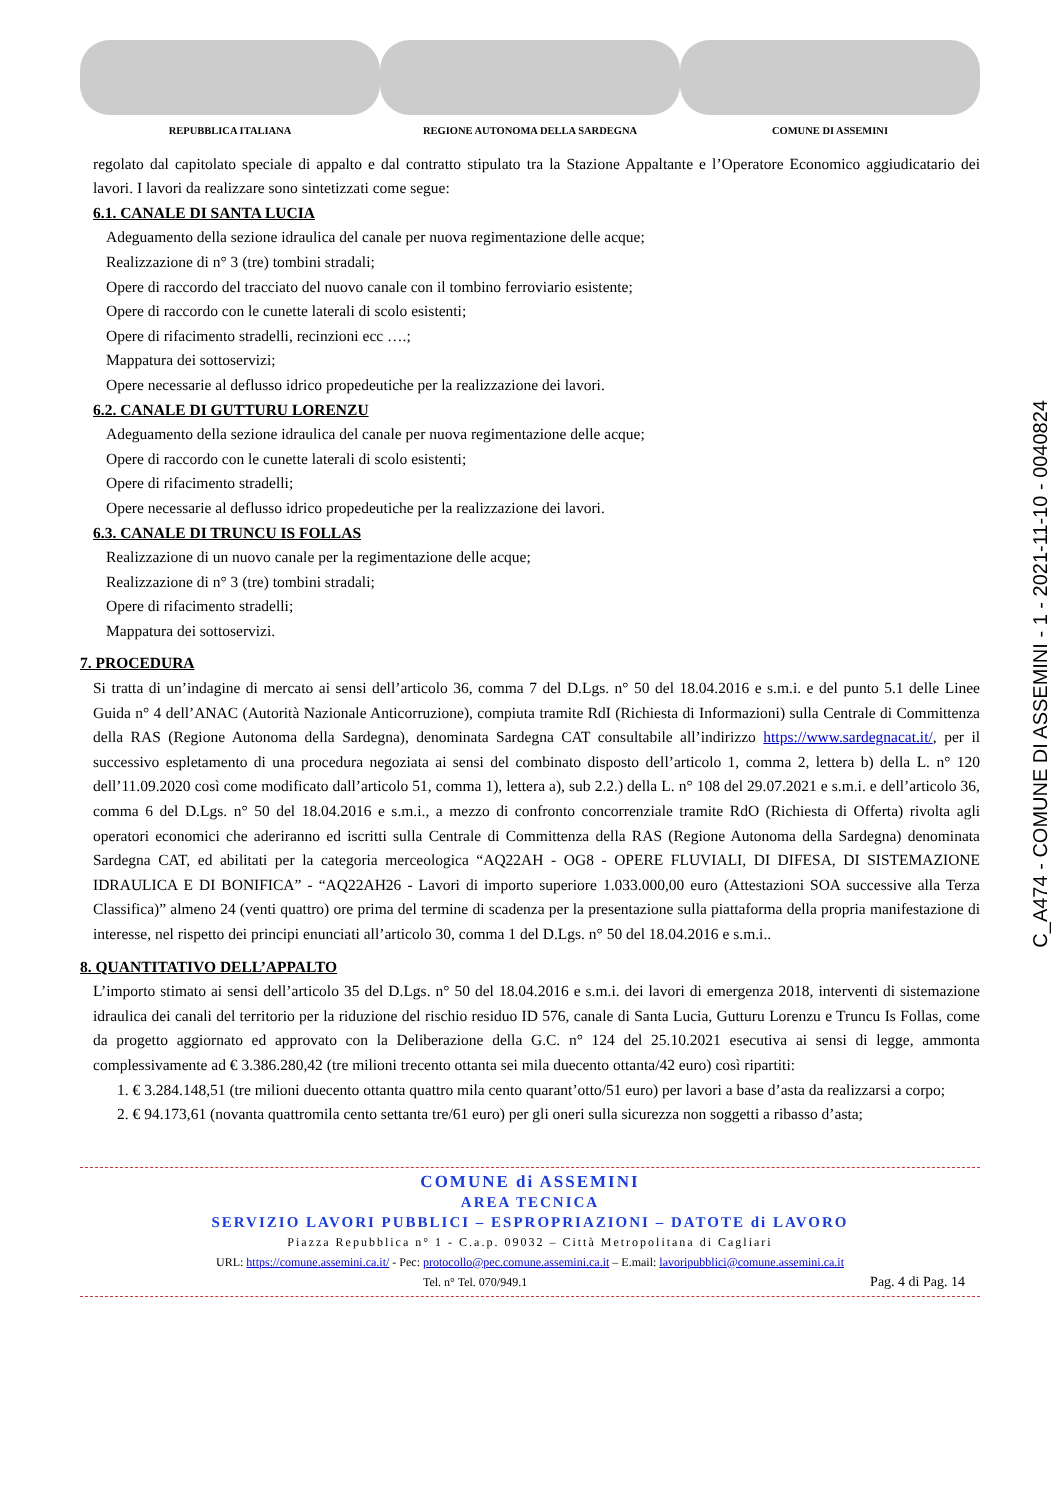REPUBBLICA ITALIANA REGIONE AUTONOMA DELLA SARDEGNA COMUNE DI ASSEMINI
regolato dal capitolato speciale di appalto e dal contratto stipulato tra la Stazione Appaltante e l’Operatore Economico aggiudicatario dei lavori. I lavori da realizzare sono sintetizzati come segue:
6.1. CANALE DI SANTA LUCIA
Adeguamento della sezione idraulica del canale per nuova regimentazione delle acque;
Realizzazione di n° 3 (tre) tombini stradali;
Opere di raccordo del tracciato del nuovo canale con il tombino ferroviario esistente;
Opere di raccordo con le cunette laterali di scolo esistenti;
Opere di rifacimento stradelli, recinzioni ecc ….;
Mappatura dei sottoservizi;
Opere necessarie al deflusso idrico propedeutiche per la realizzazione dei lavori.
6.2. CANALE DI GUTTURU LORENZU
Adeguamento della sezione idraulica del canale per nuova regimentazione delle acque;
Opere di raccordo con le cunette laterali di scolo esistenti;
Opere di rifacimento stradelli;
Opere necessarie al deflusso idrico propedeutiche per la realizzazione dei lavori.
6.3. CANALE DI TRUNCU IS FOLLAS
Realizzazione di un nuovo canale per la regimentazione delle acque;
Realizzazione di n° 3 (tre) tombini stradali;
Opere di rifacimento stradelli;
Mappatura dei sottoservizi.
7. PROCEDURA
Si tratta di un’indagine di mercato ai sensi dell’articolo 36, comma 7 del D.Lgs. n° 50 del 18.04.2016 e s.m.i. e del punto 5.1 delle Linee Guida n° 4 dell’ANAC (Autorità Nazionale Anticorruzione), compiuta tramite RdI (Richiesta di Informazioni) sulla Centrale di Committenza della RAS (Regione Autonoma della Sardegna), denominata Sardegna CAT consultabile all’indirizzo https://www.sardegnacat.it/, per il successivo espletamento di una procedura negoziata ai sensi del combinato disposto dell’articolo 1, comma 2, lettera b) della L. n° 120 dell’11.09.2020 così come modificato dall’articolo 51, comma 1), lettera a), sub 2.2.) della L. n° 108 del 29.07.2021 e s.m.i. e dell’articolo 36, comma 6 del D.Lgs. n° 50 del 18.04.2016 e s.m.i., a mezzo di confronto concorrenziale tramite RdO (Richiesta di Offerta) rivolta agli operatori economici che aderiranno ed iscritti sulla Centrale di Committenza della RAS (Regione Autonoma della Sardegna) denominata Sardegna CAT, ed abilitati per la categoria merceologica “AQ22AH - OG8 - OPERE FLUVIALI, DI DIFESA, DI SISTEMAZIONE IDRAULICA E DI BONIFICA” - “AQ22AH26 - Lavori di importo superiore 1.033.000,00 euro (Attestazioni SOA successive alla Terza Classifica)” almeno 24 (venti quattro) ore prima del termine di scadenza per la presentazione sulla piattaforma della propria manifestazione di interesse, nel rispetto dei principi enunciati all’articolo 30, comma 1 del D.Lgs. n° 50 del 18.04.2016 e s.m.i..
8. QUANTITATIVO DELL’APPALTO
L’importo stimato ai sensi dell’articolo 35 del D.Lgs. n° 50 del 18.04.2016 e s.m.i. dei lavori di emergenza 2018, interventi di sistemazione idraulica dei canali del territorio per la riduzione del rischio residuo ID 576, canale di Santa Lucia, Gutturu Lorenzu e Truncu Is Follas, come da progetto aggiornato ed approvato con la Deliberazione della G.C. n° 124 del 25.10.2021 esecutiva ai sensi di legge, ammonta complessivamente ad € 3.386.280,42 (tre milioni trecento ottanta sei mila duecento ottanta/42 euro) così ripartiti:
1. € 3.284.148,51 (tre milioni duecento ottanta quattro mila cento quarant’otto/51 euro) per lavori a base d’asta da realizzarsi a corpo;
2. € 94.173,61 (novanta quattromila cento settanta tre/61 euro) per gli oneri sulla sicurezza non soggetti a ribasso d’asta;
COMUNE di ASSEMINI
AREA TECNICA
SERVIZIO LAVORI PUBBLICI – ESPROPRIAZIONI – DATOTE di LAVORO
Piazza Repubblica n° 1 - C.a.p. 09032 – Città Metropolitana di Cagliari
URL: https://comune.assemini.ca.it/ - Pec: protocollo@pec.comune.assemini.ca.it – E.mail: lavoripubblici@comune.assemini.ca.it
Tel. n° Tel. 070/949.1 Pag. 4 di Pag. 14
C_A474 - COMUNE DI ASSEMINI - 1 - 2021-11-10 - 0040824